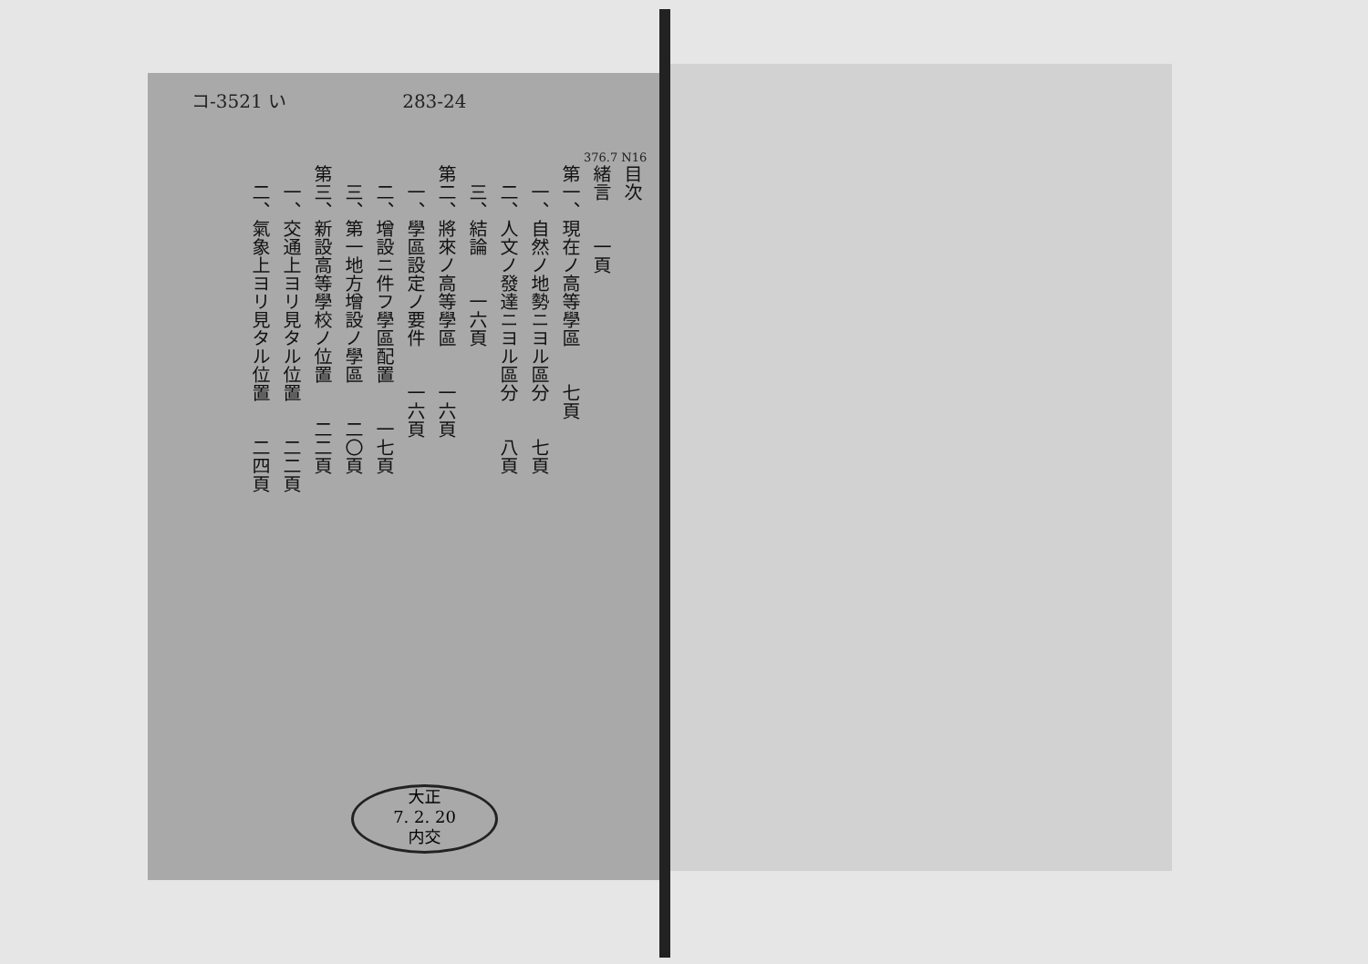コ-3521 い 283-24
376.7 N16
目次
緒言　　一頁
第一、現在ノ高等學區　　七頁
　一、自然ノ地勢ニヨル區分　　七頁
　二、人文ノ發達ニヨル區分　　八頁
　三、結論　　一六頁
第二、將來ノ高等學區　　一六頁
　一、學區設定ノ要件　　一六頁
　二、增設ニ件フ學區配置　　一七頁
　三、第一地方增設ノ學區　　二〇頁
第三、新設高等學校ノ位置　　二二頁
　一、交通上ヨリ見タル位置　　二二頁
　二、氣象上ヨリ見タル位置　　二四頁
大正
7. 2. 20
内交